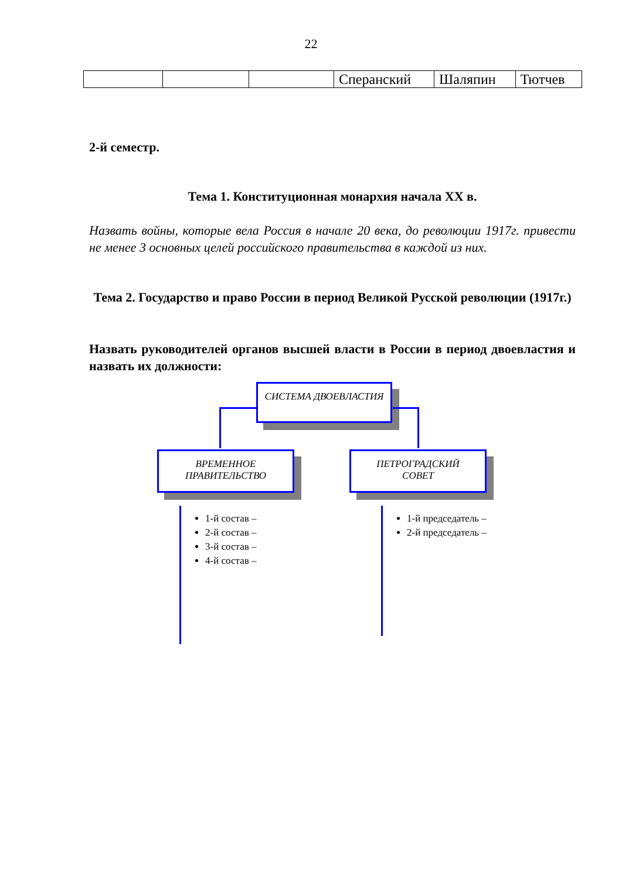22
| | | | Сперанский | Шаляпин | Тютчев |
2-й семестр.
Тема 1. Конституционная монархия начала XX в.
Назвать войны, которые вела Россия в начале 20 века, до революции 1917г. привести не менее 3 основных целей российского правительства в каждой из них.
Тема 2. Государство и право России в период Великой Русской революции (1917г.)
Назвать руководителей органов высшей власти в России в период двоевластия и назвать их должности:
СИСТЕМА ДВОЕВЛАСТИЯ
ВРЕМЕННОЕ
ПРАВИТЕЛЬСТВО
ПЕТРОГРАДСКИЙ
СОВЕТ
1-й состав –
2-й состав –
3-й состав –
4-й состав –
1-й председатель –
2-й председатель –